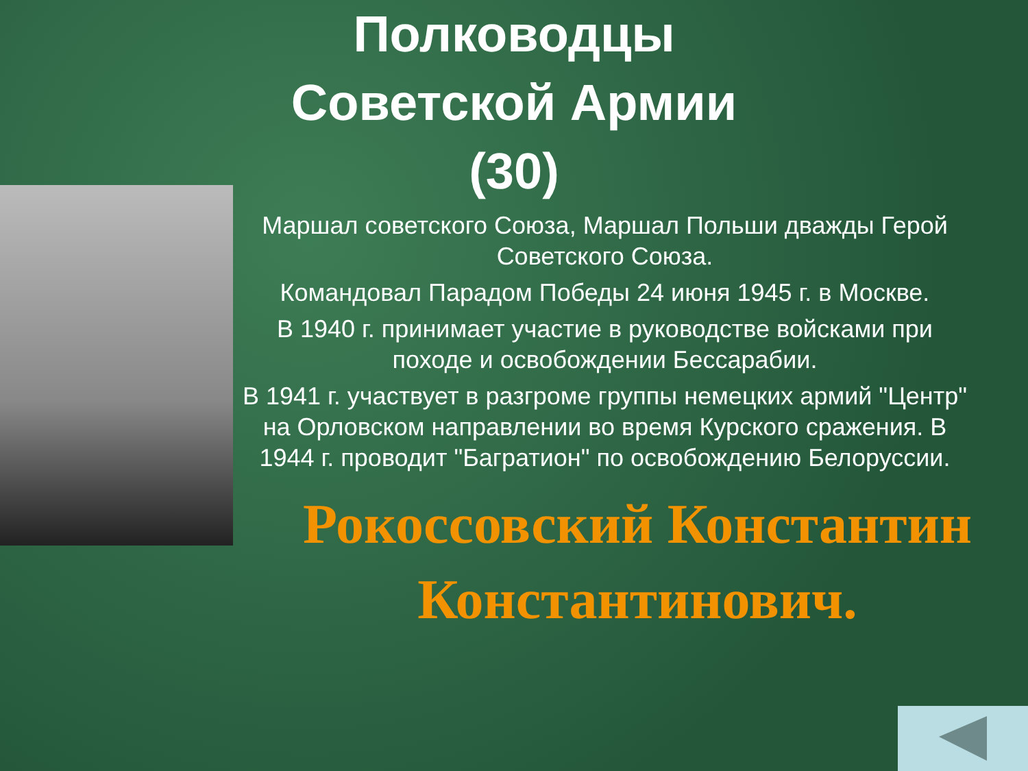Полководцы
Советской Армии
(30)
Маршал советского Союза, Маршал Польши дважды Герой Советского Союза.
Командовал Парадом Победы 24 июня 1945 г. в Москве.
В 1940 г. принимает участие в руководстве войсками при походе и освобождении Бессарабии.
В 1941 г. участвует в разгроме группы немецких армий "Центр" на Орловском направлении во время Курского сражения. В 1944 г. проводит "Багратион" по освобождению Белоруссии.
Рокоссовский Константин Константинович.